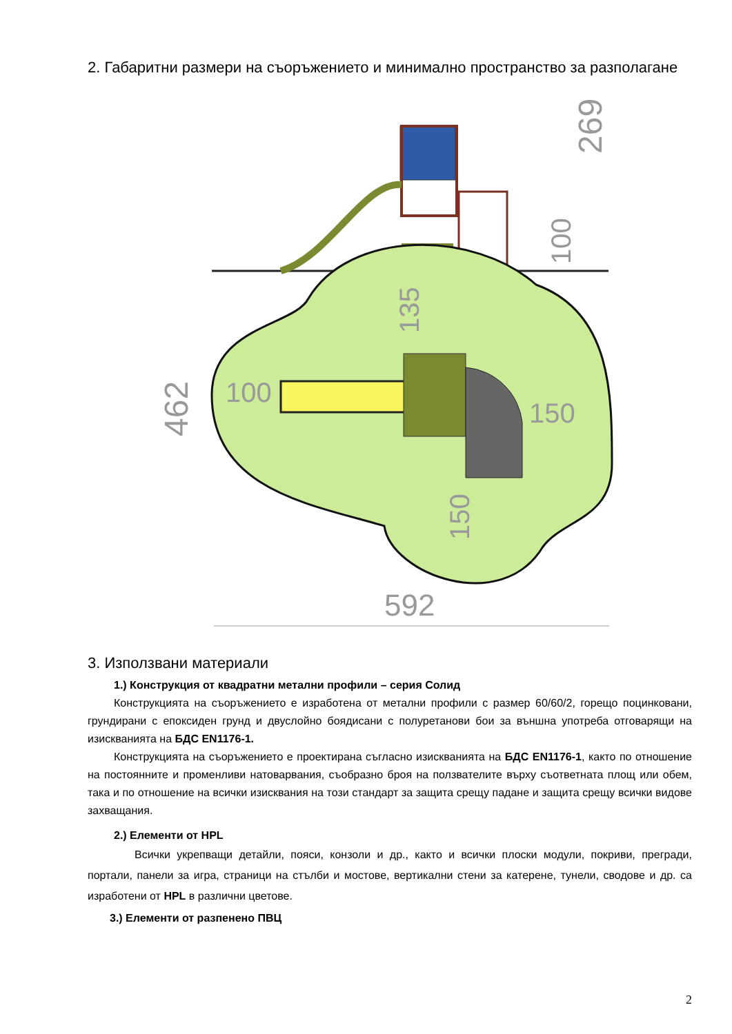2. Габаритни размери на съоръжението и минимално пространство за разполагане
269
100
462
100
150
135
150
592
3. Използвани материали
1.) Конструкция от квадратни метални профили – серия Солид
Конструкцията на съоръжението е изработена от метални профили с размер 60/60/2, горещо поцинковани, грундирани с епоксиден грунд и двуслойно боядисани с полуретанови бои за външна употреба отговарящи на изискванията на БДС EN1176-1.
Конструкцията на съоръжението е проектирана съгласно изискванията на БДС EN1176-1, както по отношение на постоянните и променливи натоварвания, съобразно броя на ползвателите върху съответната площ или обем, така и по отношение на всички изисквания на този стандарт за защита срещу падане и защита срещу всички видове захващания.
2.) Елементи от HPL
Всички укрепващи детайли, пояси, конзоли и др., както и всички плоски модули, покриви, прегради, портали, панели за игра, страници на стълби и мостове, вертикални стени за катерене, тунели, сводове и др. са изработени от HPL в различни цветове.
3.) Елементи от разпенено ПВЦ
2